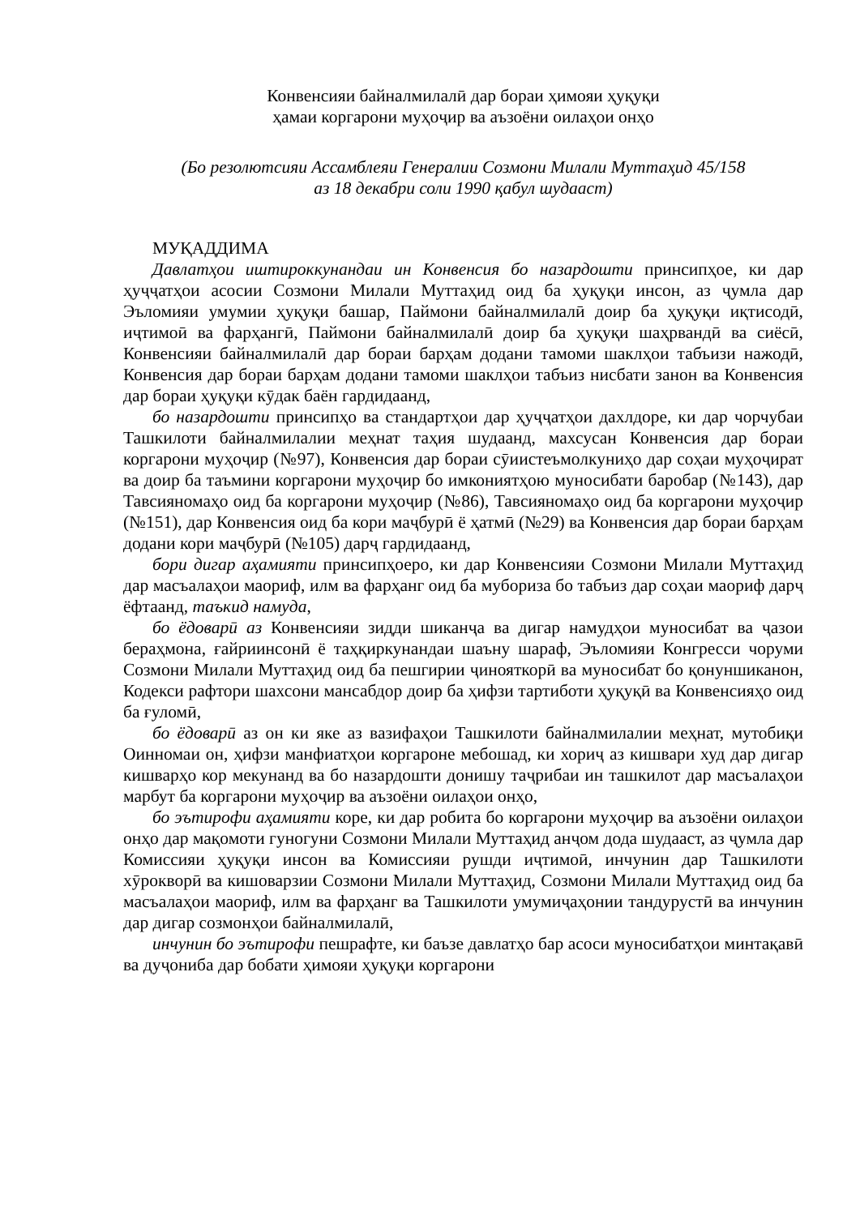Конвенсияи байналмилалӣ дар бораи ҳимояи ҳуқуқи
ҳамаи коргарони муҳоҷир ва аъзоёни оилаҳои онҳо
(Бо резолютсияи Ассамблеяи Генералии Созмони Милали Муттаҳид 45/158
аз 18 декабри соли 1990 қабул шудааст)
МУҚАДДИМА
Давлатҳои иштироккунандаи ин Конвенсия бо назардошти принсипҳое, ки дар ҳуҷҷатҳои асосии Созмони Милали Муттаҳид оид ба ҳуқуқи инсон, аз ҷумла дар Эъломияи умумии ҳуқуқи башар, Паймони байналмилалӣ доир ба ҳуқуқи иқтисодӣ, иҷтимоӣ ва фарҳангӣ, Паймони байналмилалӣ доир ба ҳуқуқи шаҳрвандӣ ва сиёсӣ, Конвенсияи байналмилалӣ дар бораи барҳам додани тамоми шаклҳои табъизи нажодӣ, Конвенсия дар бораи барҳам додани тамоми шаклҳои табъиз нисбати занон ва Конвенсия дар бораи ҳуқуқи кӯдак баён гардидаанд,
бо назардошти принсипҳо ва стандартҳои дар ҳуҷҷатҳои дахлдоре, ки дар чорчубаи Ташкилоти байналмилалии меҳнат таҳия шудаанд, махсусан Конвенсия дар бораи коргарони муҳоҷир (№97), Конвенсия дар бораи сӯиистеъмолкуниҳо дар соҳаи муҳоҷират ва доир ба таъмини коргарони муҳоҷир бо имкониятҳою муносибати баробар (№143), дар Тавсияномаҳо оид ба коргарони муҳоҷир (№86), Тавсияномаҳо оид ба коргарони муҳоҷир (№151), дар Конвенсия оид ба кори маҷбурӣ ё ҳатмӣ (№29) ва Конвенсия дар бораи барҳам додани кори маҷбурӣ (№105) дарҷ гардидаанд,
бори дигар аҳамияти принсипҳоеро, ки дар Конвенсияи Созмони Милали Муттаҳид дар масъалаҳои маориф, илм ва фарҳанг оид ба мубориза бо табъиз дар соҳаи маориф дарҷ ёфтаанд, таъкид намуда,
бо ёдоварӣ аз Конвенсияи зидди шиканҷа ва дигар намудҳои муносибат ва ҷазои бераҳмона, ғайриинсонӣ ё таҳқиркунандаи шаъну шараф, Эъломияи Конгресси чоруми Созмони Милали Муттаҳид оид ба пешгирии ҷинояткорӣ ва муносибат бо қонуншиканон, Кодекси рафтори шахсони мансабдор доир ба ҳифзи тартиботи ҳуқуқӣ ва Конвенсияҳо оид ба ғуломӣ,
бо ёдоварӣ аз он ки яке аз вазифаҳои Ташкилоти байналмилалии меҳнат, мутобиқи Оинномаи он, ҳифзи манфиатҳои коргароне мебошад, ки хориҷ аз кишвари худ дар дигар кишварҳо кор мекунанд ва бо назардошти донишу таҷрибаи ин ташкилот дар масъалаҳои марбут ба коргарони муҳоҷир ва аъзоёни оилаҳои онҳо,
бо эътирофи аҳамияти коре, ки дар робита бо коргарони муҳоҷир ва аъзоёни оилаҳои онҳо дар мақомоти гуногуни Созмони Милали Муттаҳид анҷом дода шудааст, аз ҷумла дар Комиссияи ҳуқуқи инсон ва Комиссияи рушди иҷтимоӣ, инчунин дар Ташкилоти хӯрокворӣ ва кишоварзии Созмони Милали Муттаҳид, Созмони Милали Муттаҳид оид ба масъалаҳои маориф, илм ва фарҳанг ва Ташкилоти умумиҷаҳонии тандурустӣ ва инчунин дар дигар созмонҳои байналмилалӣ,
инчунин бо эътирофи пешрафте, ки баъзе давлатҳо бар асоси муносибатҳои минтақавӣ ва дуҷониба дар бобати ҳимояи ҳуқуқи коргарони